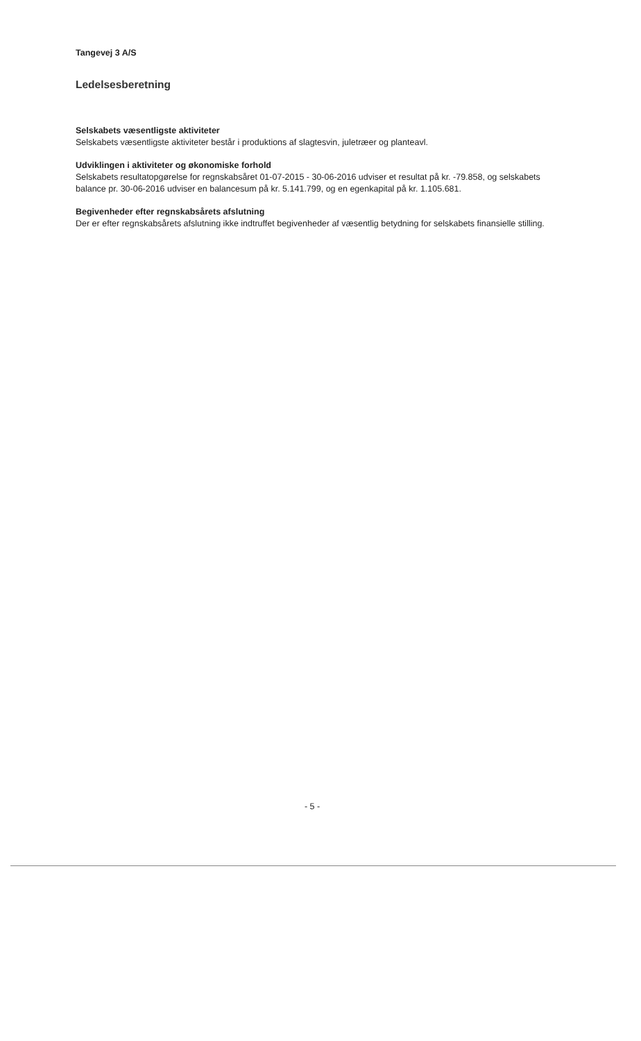Tangevej 3 A/S
Ledelsesberetning
Selskabets væsentligste aktiviteter
Selskabets væsentligste aktiviteter består i produktions af slagtesvin, juletræer og planteavl.
Udviklingen i aktiviteter og økonomiske forhold
Selskabets resultatopgørelse for regnskabsåret 01-07-2015 - 30-06-2016 udviser et resultat på kr. -79.858, og selskabets balance pr. 30-06-2016 udviser en balancesum på kr. 5.141.799, og en egenkapital på kr. 1.105.681.
Begivenheder efter regnskabsårets afslutning
Der er efter regnskabsårets afslutning ikke indtruffet begivenheder af væsentlig betydning for selskabets finansielle stilling.
- 5 -